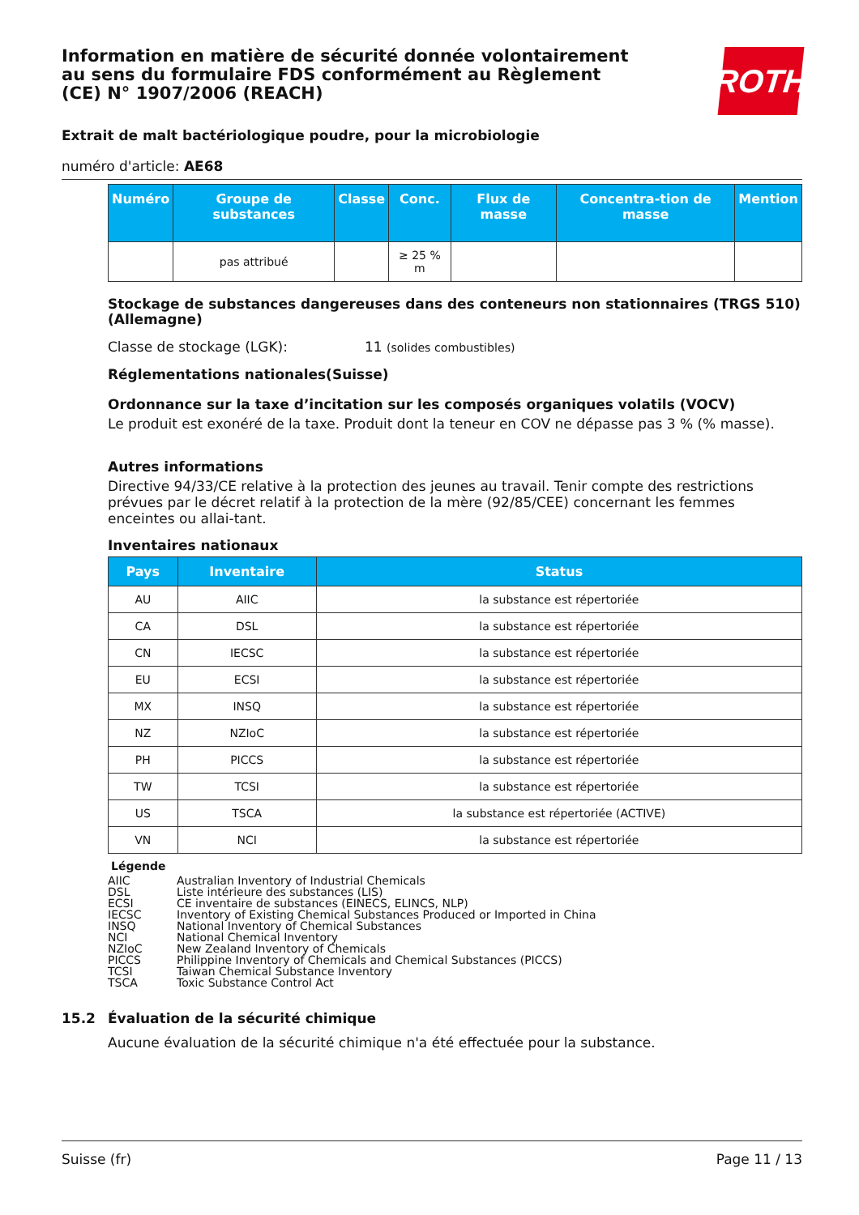Information en matière de sécurité donnée volontairement au sens du formulaire FDS conformément au Règlement (CE) N° 1907/2006 (REACH)
ROTH
Extrait de malt bactériologique poudre, pour la microbiologie
numéro d'article: AE68
| Numéro | Groupe de substances | Classe | Conc. | Flux de masse | Concentra-tion de masse | Mention |
| --- | --- | --- | --- | --- | --- | --- |
| | pas attribué | | ≥ 25 % m | | | |
Stockage de substances dangereuses dans des conteneurs non stationnaires (TRGS 510) (Allemagne)
Classe de stockage (LGK): 11 (solides combustibles)
Réglementations nationales(Suisse)
Ordonnance sur la taxe d’incitation sur les composés organiques volatils (VOCV)
Le produit est exonéré de la taxe. Produit dont la teneur en COV ne dépasse pas 3 % (% masse).
Autres informations
Directive 94/33/CE relative à la protection des jeunes au travail. Tenir compte des restrictions prévues par le décret relatif à la protection de la mère (92/85/CEE) concernant les femmes enceintes ou allai-tant.
Inventaires nationaux
| Pays | Inventaire | Status |
| --- | --- | --- |
| AU | AIIC | la substance est répertoriée |
| CA | DSL | la substance est répertoriée |
| CN | IECSC | la substance est répertoriée |
| EU | ECSI | la substance est répertoriée |
| MX | INSQ | la substance est répertoriée |
| NZ | NZIoC | la substance est répertoriée |
| PH | PICCS | la substance est répertoriée |
| TW | TCSI | la substance est répertoriée |
| US | TSCA | la substance est répertoriée (ACTIVE) |
| VN | NCI | la substance est répertoriée |
Légende
AIIC Australian Inventory of Industrial Chemicals
DSL Liste intérieure des substances (LIS)
ECSI CE inventaire de substances (EINECS, ELINCS, NLP)
IECSC Inventory of Existing Chemical Substances Produced or Imported in China
INSQ National Inventory of Chemical Substances
NCI National Chemical Inventory
NZIoC New Zealand Inventory of Chemicals
PICCS Philippine Inventory of Chemicals and Chemical Substances (PICCS)
TCSI Taiwan Chemical Substance Inventory
TSCA Toxic Substance Control Act
15.2 Évaluation de la sécurité chimique
Aucune évaluation de la sécurité chimique n'a été effectuée pour la substance.
Suisse (fr) Page 11 / 13